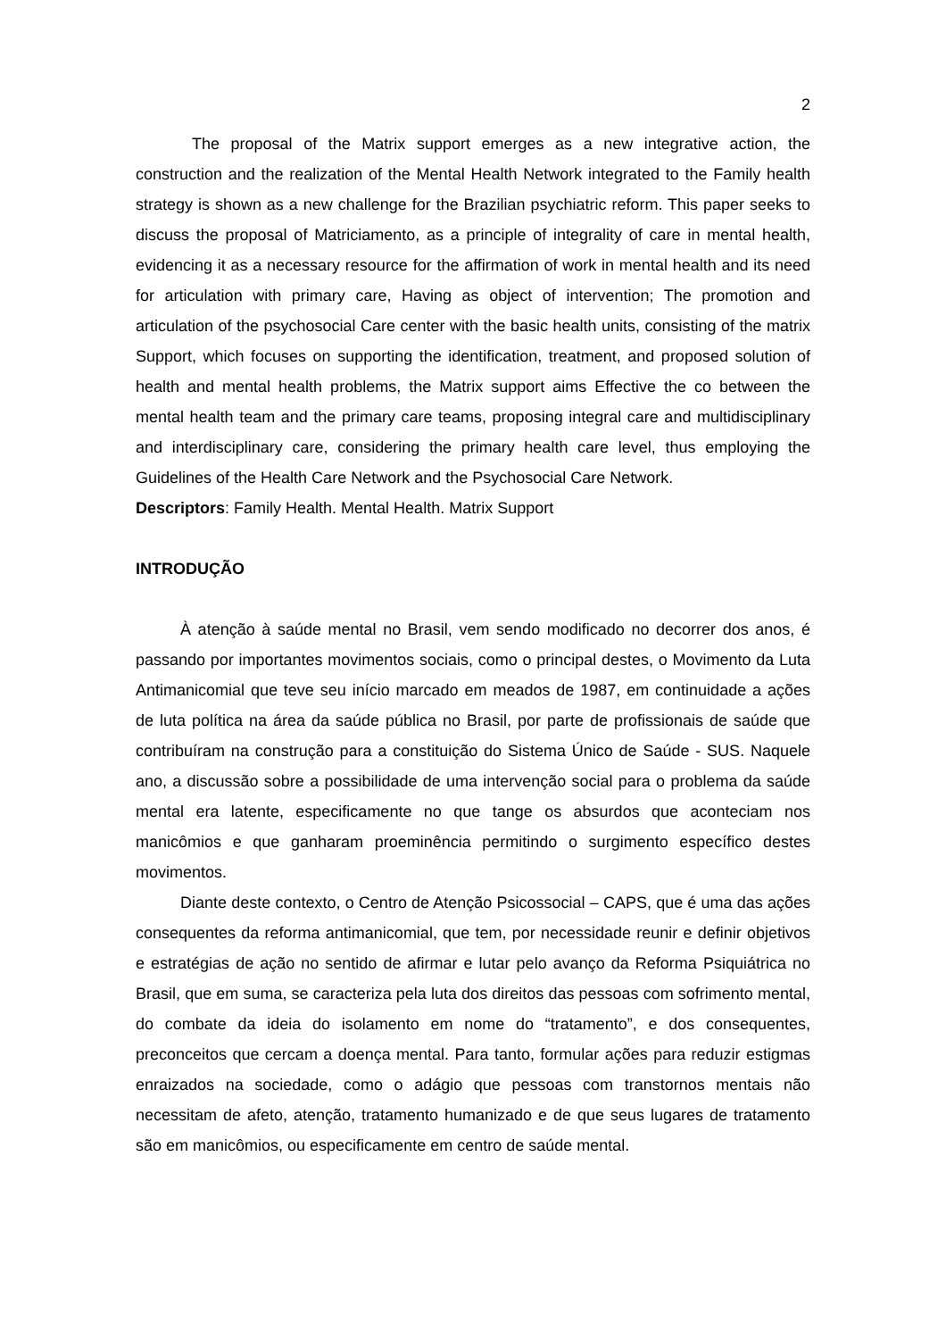2
The proposal of the Matrix support emerges as a new integrative action, the construction and the realization of the Mental Health Network integrated to the Family health strategy is shown as a new challenge for the Brazilian psychiatric reform. This paper seeks to discuss the proposal of Matriciamento, as a principle of integrality of care in mental health, evidencing it as a necessary resource for the affirmation of work in mental health and its need for articulation with primary care, Having as object of intervention; The promotion and articulation of the psychosocial Care center with the basic health units, consisting of the matrix Support, which focuses on supporting the identification, treatment, and proposed solution of health and mental health problems, the Matrix support aims Effective the co between the mental health team and the primary care teams, proposing integral care and multidisciplinary and interdisciplinary care, considering the primary health care level, thus employing the Guidelines of the Health Care Network and the Psychosocial Care Network.
Descriptors: Family Health. Mental Health. Matrix Support
INTRODUÇÃO
À atenção à saúde mental no Brasil, vem sendo modificado no decorrer dos anos, é passando por importantes movimentos sociais, como o principal destes, o Movimento da Luta Antimanicomial que teve seu início marcado em meados de 1987, em continuidade a ações de luta política na área da saúde pública no Brasil, por parte de profissionais de saúde que contribuíram na construção para a constituição do Sistema Único de Saúde - SUS. Naquele ano, a discussão sobre a possibilidade de uma intervenção social para o problema da saúde mental era latente, especificamente no que tange os absurdos que aconteciam nos manicômios e que ganharam proeminência permitindo o surgimento específico destes movimentos.
Diante deste contexto, o Centro de Atenção Psicossocial – CAPS, que é uma das ações consequentes da reforma antimanicomial, que tem, por necessidade reunir e definir objetivos e estratégias de ação no sentido de afirmar e lutar pelo avanço da Reforma Psiquiátrica no Brasil, que em suma, se caracteriza pela luta dos direitos das pessoas com sofrimento mental, do combate da ideia do isolamento em nome do “tratamento”, e dos consequentes, preconceitos que cercam a doença mental. Para tanto, formular ações para reduzir estigmas enraizados na sociedade, como o adágio que pessoas com transtornos mentais não necessitam de afeto, atenção, tratamento humanizado e de que seus lugares de tratamento são em manicômios, ou especificamente em centro de saúde mental.